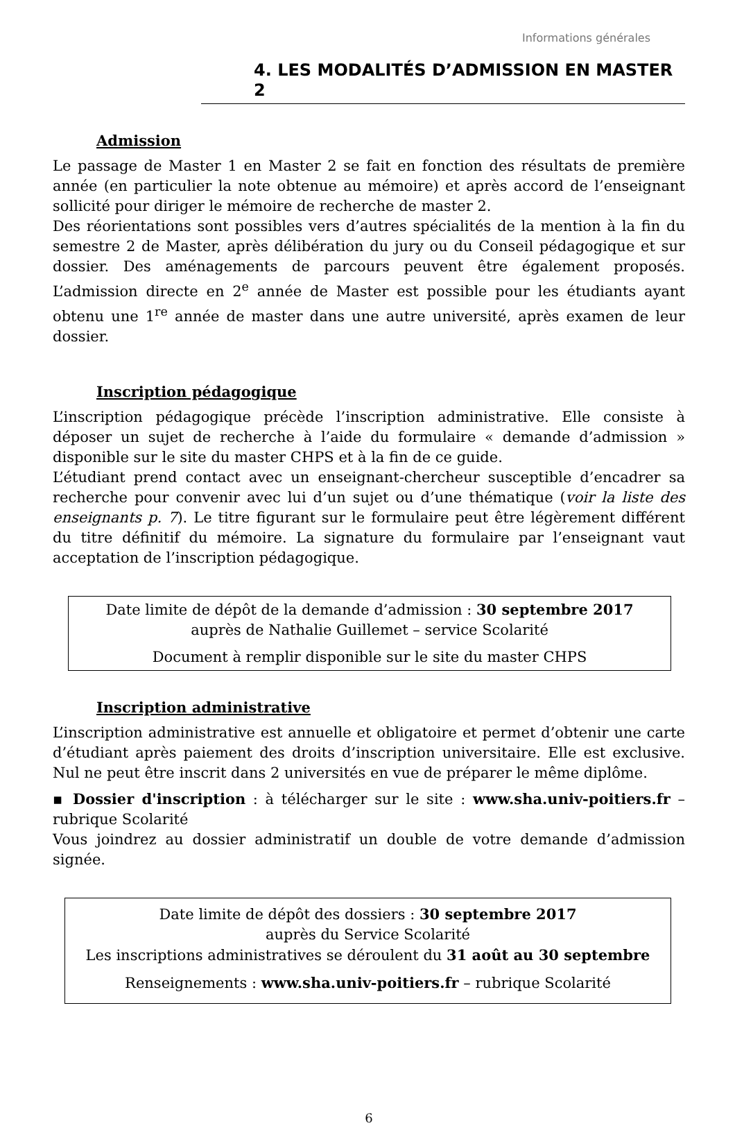Informations générales
4. LES MODALITÉS D’ADMISSION EN MASTER 2
Admission
Le passage de Master 1 en Master 2 se fait en fonction des résultats de première année (en particulier la note obtenue au mémoire) et après accord de l’enseignant sollicité pour diriger le mémoire de recherche de master 2.
Des réorientations sont possibles vers d’autres spécialités de la mention à la fin du semestre 2 de Master, après délibération du jury ou du Conseil pédagogique et sur dossier. Des aménagements de parcours peuvent être également proposés. L’admission directe en 2<sup>e</sup> année de Master est possible pour les étudiants ayant obtenu une 1<sup>re</sup> année de master dans une autre université, après examen de leur dossier.
Inscription pédagogique
L’inscription pédagogique précède l’inscription administrative. Elle consiste à déposer un sujet de recherche à l’aide du formulaire « demande d’admission » disponible sur le site du master CHPS et à la fin de ce guide.
L’étudiant prend contact avec un enseignant-chercheur susceptible d’encadrer sa recherche pour convenir avec lui d’un sujet ou d’une thématique (voir la liste des enseignants p. 7). Le titre figurant sur le formulaire peut être légèrement différent du titre définitif du mémoire. La signature du formulaire par l’enseignant vaut acceptation de l’inscription pédagogique.
Date limite de dépôt de la demande d’admission : 30 septembre 2017
auprès de Nathalie Guillemet – service Scolarité
Document à remplir disponible sur le site du master CHPS
Inscription administrative
L’inscription administrative est annuelle et obligatoire et permet d’obtenir une carte d’étudiant après paiement des droits d’inscription universitaire. Elle est exclusive. Nul ne peut être inscrit dans 2 universités en vue de préparer le même diplôme.
▪ Dossier d'inscription : à télécharger sur le site : www.sha.univ-poitiers.fr – rubrique Scolarité
Vous joindrez au dossier administratif un double de votre demande d’admission signée.
Date limite de dépôt des dossiers : 30 septembre 2017
auprès du Service Scolarité
Les inscriptions administratives se déroulent du 31 août au 30 septembre
Renseignements : www.sha.univ-poitiers.fr – rubrique Scolarité
6